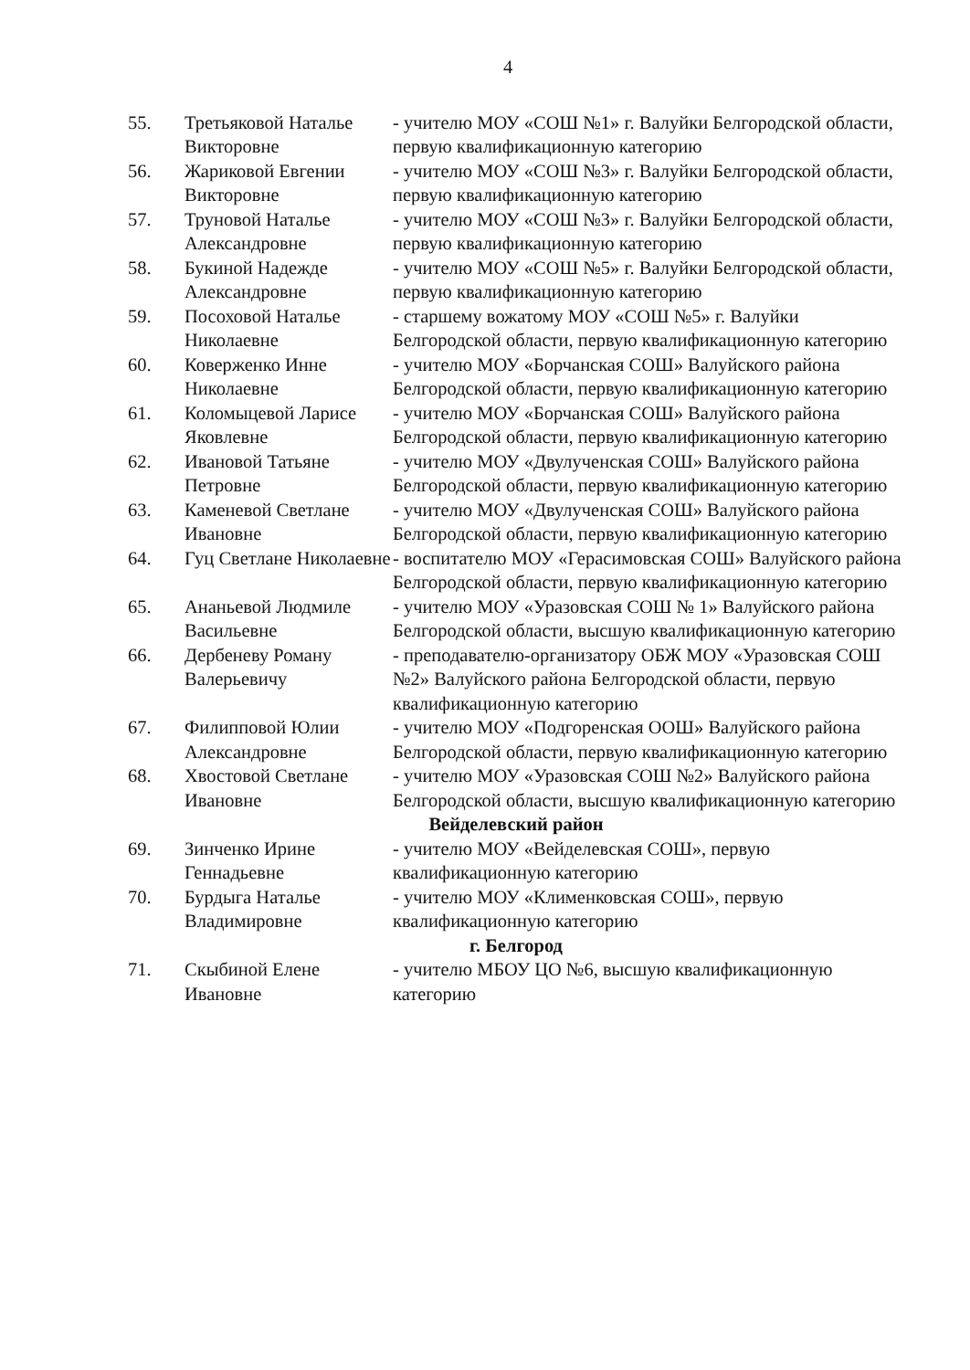4
| 55. | Третьяковой Наталье Викторовне | - учителю МОУ «СОШ №1» г. Валуйки Белгородской области, первую квалификационную категорию |
| 56. | Жариковой Евгении Викторовне | - учителю МОУ «СОШ №3» г. Валуйки Белгородской области, первую квалификационную категорию |
| 57. | Труновой Наталье Александровне | - учителю МОУ «СОШ №3» г. Валуйки Белгородской области, первую квалификационную категорию |
| 58. | Букиной Надежде Александровне | - учителю МОУ «СОШ №5» г. Валуйки Белгородской области, первую квалификационную категорию |
| 59. | Посоховой Наталье Николаевне | - старшему вожатому МОУ «СОШ №5» г. Валуйки Белгородской области, первую квалификационную категорию |
| 60. | Коверженко Инне Николаевне | - учителю МОУ «Борчанская СОШ» Валуйского района Белгородской области, первую квалификационную категорию |
| 61. | Коломыцевой Ларисе Яковлевне | - учителю МОУ «Борчанская СОШ» Валуйского района Белгородской области, первую квалификационную категорию |
| 62. | Ивановой Татьяне Петровне | - учителю МОУ «Двулученская СОШ» Валуйского района Белгородской области, первую квалификационную категорию |
| 63. | Каменевой Светлане Ивановне | - учителю МОУ «Двулученская СОШ» Валуйского района Белгородской области, первую квалификационную категорию |
| 64. | Гуц Светлане Николаевне | - воспитателю МОУ «Герасимовская СОШ» Валуйского района Белгородской области, первую квалификационную категорию |
| 65. | Ананьевой Людмиле Васильевне | - учителю МОУ «Уразовская СОШ № 1» Валуйского района Белгородской области, высшую квалификационную категорию |
| 66. | Дербеневу Роману Валерьевичу | - преподавателю-организатору ОБЖ МОУ «Уразовская СОШ №2» Валуйского района Белгородской области, первую квалификационную категорию |
| 67. | Филипповой Юлии Александровне | - учителю МОУ «Подгоренская ООШ» Валуйского района Белгородской области, первую квалификационную категорию |
| 68. | Хвостовой Светлане Ивановне | - учителю МОУ «Уразовская СОШ №2» Валуйского района Белгородской области, высшую квалификационную категорию |
| Вейделевский район | | |
| 69. | Зинченко Ирине Геннадьевне | - учителю МОУ «Вейделевская СОШ», первую квалификационную категорию |
| 70. | Бурдыга Наталье Владимировне | - учителю МОУ «Клименковская СОШ», первую квалификационную категорию |
| г. Белгород | | |
| 71. | Скыбиной Елене Ивановне | - учителю МБОУ ЦО №6, высшую квалификационную категорию |